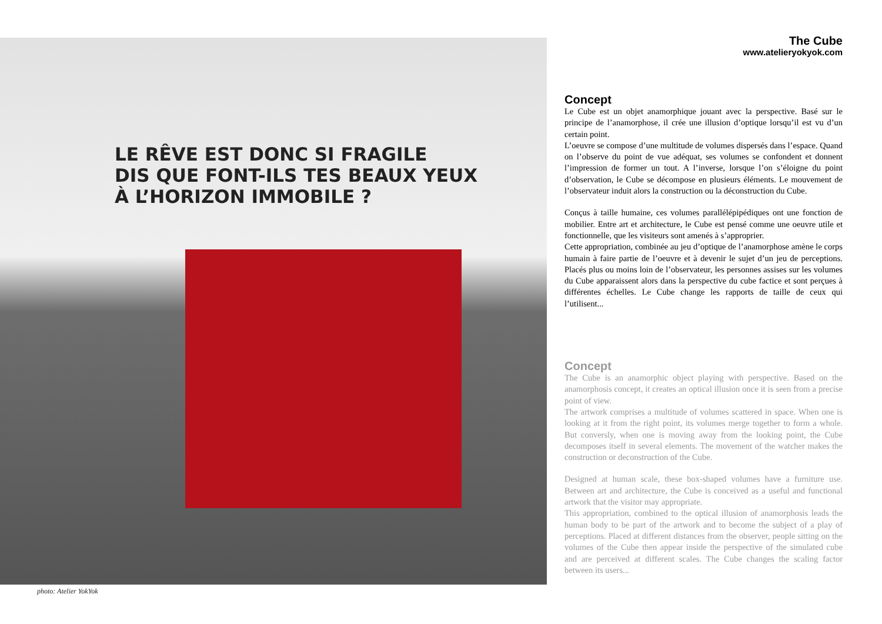LE RÊVE EST DONC SI FRAGILE
DIS QUE FONT-ILS TES BEAUX YEUX
À L’HORIZON IMMOBILE ?
photo: Atelier YokYok
The Cube
www.atelieryokyok.com
Concept
Le Cube est un objet anamorphique jouant avec la perspective. Basé sur le principe de l’anamorphose, il crée une illusion d’optique lorsqu’il est vu d’un certain point.
L’oeuvre se compose d’une multitude de volumes dispersés dans l’espace. Quand on l’observe du point de vue adéquat, ses volumes se confondent et donnent l’impression de former un tout. A l’inverse, lorsque l’on s’éloigne du point d’observation, le Cube se décompose en plusieurs éléments. Le mouvement de l’observateur induit alors la construction ou la déconstruction du Cube.
Conçus à taille humaine, ces volumes parallélépipédiques ont une fonction de mobilier. Entre art et architecture, le Cube est pensé comme une oeuvre utile et fonctionnelle, que les visiteurs sont amenés à s’approprier.
Cette appropriation, combinée au jeu d’optique de l’anamorphose amène le corps humain à faire partie de l’oeuvre et à devenir le sujet d’un jeu de perceptions. Placés plus ou moins loin de l’observateur, les personnes assises sur les volumes du Cube apparaissent alors dans la perspective du cube factice et sont perçues à différentes échelles. Le Cube change les rapports de taille de ceux qui l’utilisent...
Concept
The Cube is an anamorphic object playing with perspective. Based on the anamorphosis concept, it creates an optical illusion once it is seen from a precise point of view.
The artwork comprises a multitude of volumes scattered in space. When one is looking at it from the right point, its volumes merge together to form a whole. But conversly, when one is moving away from the looking point, the Cube decomposes itself in several elements. The movement of the watcher makes the construction or deconstruction of the Cube.
Designed at human scale, these box-shaped volumes have a furniture use. Between art and architecture, the Cube is conceived as a useful and functional artwork that the visitor may appropriate.
This appropriation, combined to the optical illusion of anamorphosis leads the human body to be part of the artwork and to become the subject of a play of perceptions. Placed at different distances from the observer, people sitting on the volumes of the Cube then appear inside the perspective of the simulated cube and are perceived at different scales. The Cube changes the scaling factor between its users...